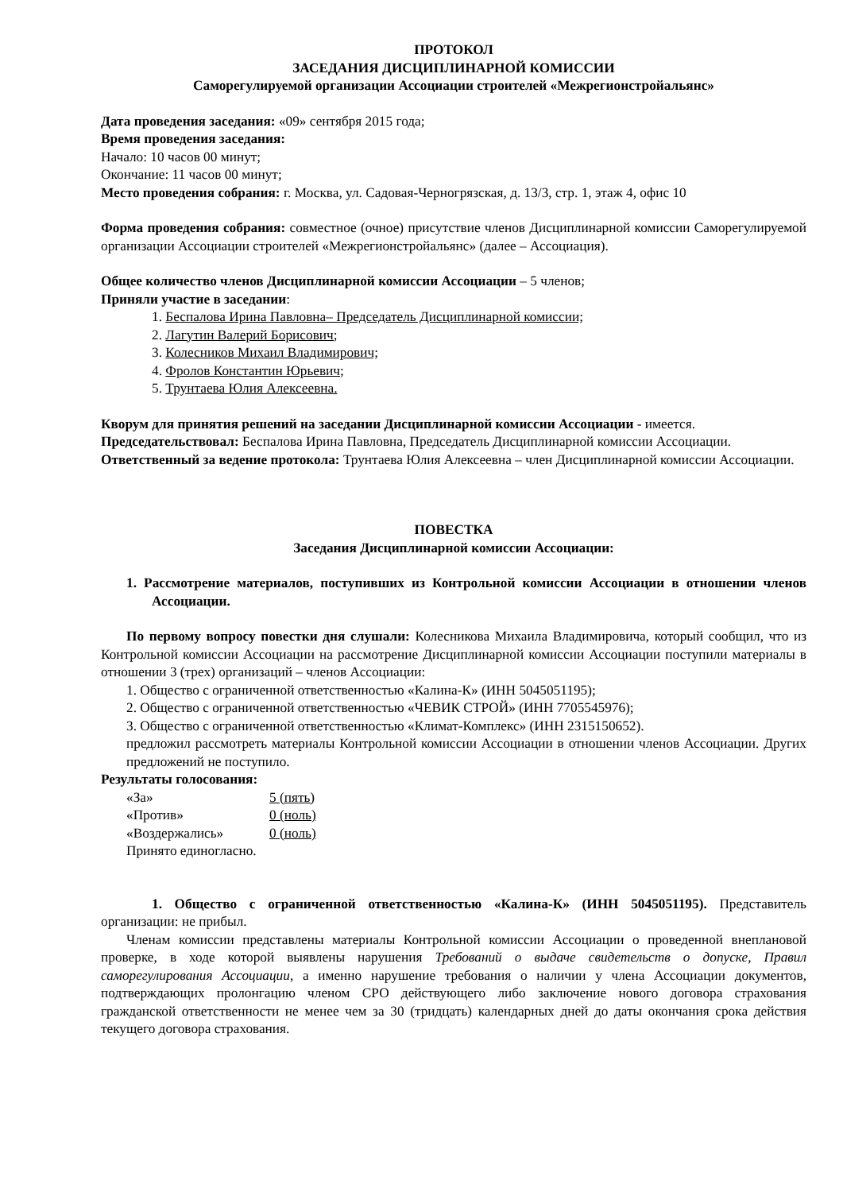ПРОТОКОЛ
ЗАСЕДАНИЯ ДИСЦИПЛИНАРНОЙ КОМИССИИ
Саморегулируемой организации Ассоциации строителей «Межрегионстройальянс»
Дата проведения заседания: «09» сентября 2015 года;
Время проведения заседания:
Начало: 10 часов 00 минут;
Окончание: 11 часов 00 минут;
Место проведения собрания: г. Москва, ул. Садовая-Черногрязская, д. 13/3, стр. 1, этаж 4, офис 10
Форма проведения собрания: совместное (очное) присутствие членов Дисциплинарной комиссии Саморегулируемой организации Ассоциации строителей «Межрегионстройальянс» (далее – Ассоциация).
Общее количество членов Дисциплинарной комиссии Ассоциации – 5 членов;
Приняли участие в заседании:
1. Беспалова Ирина Павловна– Председатель Дисциплинарной комиссии;
2. Лагутин Валерий Борисович;
3. Колесников Михаил Владимирович;
4. Фролов Константин Юрьевич;
5. Трунтаева Юлия Алексеевна.
Кворум для принятия решений на заседании Дисциплинарной комиссии Ассоциации - имеется.
Председательствовал: Беспалова Ирина Павловна, Председатель Дисциплинарной комиссии Ассоциации.
Ответственный за ведение протокола: Трунтаева Юлия Алексеевна – член Дисциплинарной комиссии Ассоциации.
ПОВЕСТКА
Заседания Дисциплинарной комиссии Ассоциации:
1. Рассмотрение материалов, поступивших из Контрольной комиссии Ассоциации в отношении членов Ассоциации.
По первому вопросу повестки дня слушали: Колесникова Михаила Владимировича, который сообщил, что из Контрольной комиссии Ассоциации на рассмотрение Дисциплинарной комиссии Ассоциации поступили материалы в отношении 3 (трех) организаций – членов Ассоциации:
1. Общество с ограниченной ответственностью «Калина-К» (ИНН 5045051195);
2. Общество с ограниченной ответственностью «ЧЕВИК СТРОЙ» (ИНН 7705545976);
3. Общество с ограниченной ответственностью «Климат-Комплекс» (ИНН 2315150652).
предложил рассмотреть материалы Контрольной комиссии Ассоциации в отношении членов Ассоциации. Других предложений не поступило.
Результаты голосования:
«За» 5 (пять)
«Против» 0 (ноль)
«Воздержались» 0 (ноль)
Принято единогласно.
1. Общество с ограниченной ответственностью «Калина-К» (ИНН 5045051195). Представитель организации: не прибыл.
Членам комиссии представлены материалы Контрольной комиссии Ассоциации о проведенной внеплановой проверке, в ходе которой выявлены нарушения Требований о выдаче свидетельств о допуске, Правил саморегулирования Ассоциации, а именно нарушение требования о наличии у члена Ассоциации документов, подтверждающих пролонгацию членом СРО действующего либо заключение нового договора страхования гражданской ответственности не менее чем за 30 (тридцать) календарных дней до даты окончания срока действия текущего договора страхования.